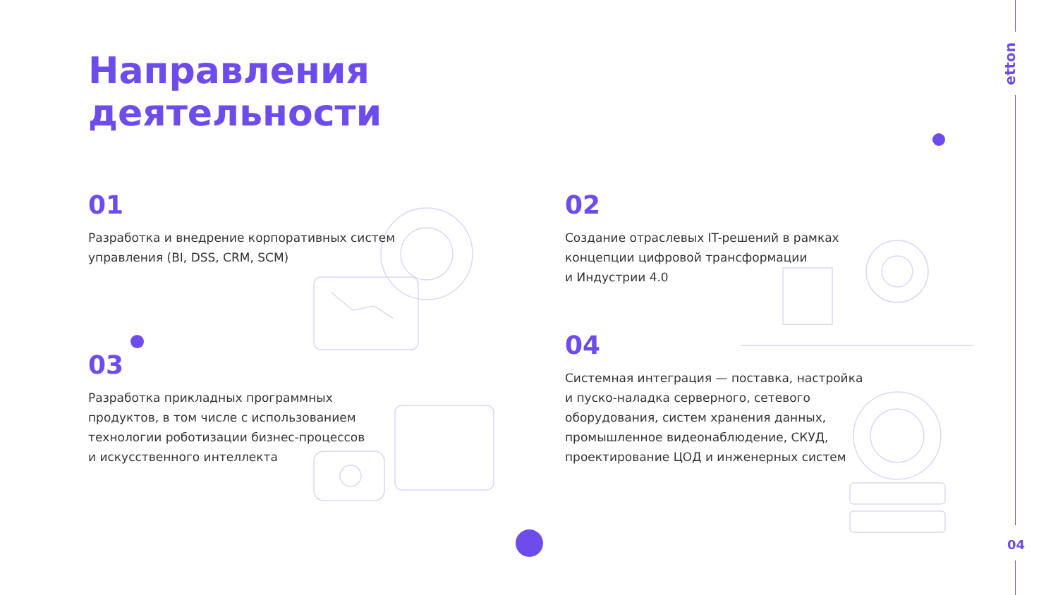etton
Направления
деятельности
01
Разработка и внедрение корпоративных систем
управления (BI, DSS, CRM, SCM)
02
Создание отраслевых IT-решений в рамках
концепции цифровой трансформации
и Индустрии 4.0
03
Разработка прикладных программных
продуктов, в том числе с использованием
технологии роботизации бизнес-процессов
и искусственного интеллекта
04
Системная интеграция — поставка, настройка
и пуско-наладка серверного, сетевого
оборудования, систем хранения данных,
промышленное видеонаблюдение, СКУД,
проектирование ЦОД и инженерных систем
04